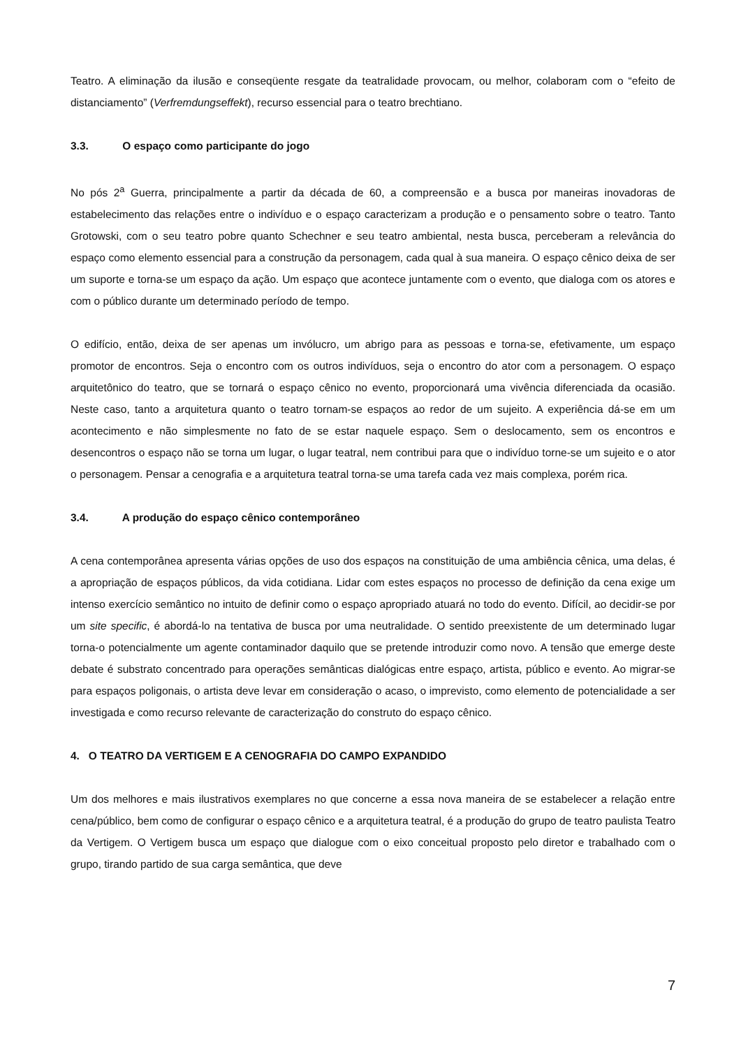Teatro. A eliminação da ilusão e conseqüente resgate da teatralidade provocam, ou melhor, colaboram com o “efeito de distanciamento” (Verfremdungseffekt), recurso essencial para o teatro brechtiano.
3.3. O espaço como participante do jogo
No pós 2<sup>a</sup> Guerra, principalmente a partir da década de 60, a compreensão e a busca por maneiras inovadoras de estabelecimento das relações entre o indivíduo e o espaço caracterizam a produção e o pensamento sobre o teatro. Tanto Grotowski, com o seu teatro pobre quanto Schechner e seu teatro ambiental, nesta busca, perceberam a relevância do espaço como elemento essencial para a construção da personagem, cada qual à sua maneira. O espaço cênico deixa de ser um suporte e torna-se um espaço da ação. Um espaço que acontece juntamente com o evento, que dialoga com os atores e com o público durante um determinado período de tempo.
O edifício, então, deixa de ser apenas um invólucro, um abrigo para as pessoas e torna-se, efetivamente, um espaço promotor de encontros. Seja o encontro com os outros indivíduos, seja o encontro do ator com a personagem. O espaço arquitetônico do teatro, que se tornará o espaço cênico no evento, proporcionará uma vivência diferenciada da ocasião. Neste caso, tanto a arquitetura quanto o teatro tornam-se espaços ao redor de um sujeito. A experiência dá-se em um acontecimento e não simplesmente no fato de se estar naquele espaço. Sem o deslocamento, sem os encontros e desencontros o espaço não se torna um lugar, o lugar teatral, nem contribui para que o indivíduo torne-se um sujeito e o ator o personagem. Pensar a cenografia e a arquitetura teatral torna-se uma tarefa cada vez mais complexa, porém rica.
3.4. A produção do espaço cênico contemporâneo
A cena contemporânea apresenta várias opções de uso dos espaços na constituição de uma ambiência cênica, uma delas, é a apropriação de espaços públicos, da vida cotidiana. Lidar com estes espaços no processo de definição da cena exige um intenso exercício semântico no intuito de definir como o espaço apropriado atuará no todo do evento. Difícil, ao decidir-se por um site specific, é abordá-lo na tentativa de busca por uma neutralidade. O sentido preexistente de um determinado lugar torna-o potencialmente um agente contaminador daquilo que se pretende introduzir como novo. A tensão que emerge deste debate é substrato concentrado para operações semânticas dialógicas entre espaço, artista, público e evento. Ao migrar-se para espaços poligonais, o artista deve levar em consideração o acaso, o imprevisto, como elemento de potencialidade a ser investigada e como recurso relevante de caracterização do construto do espaço cênico.
4. O TEATRO DA VERTIGEM E A CENOGRAFIA DO CAMPO EXPANDIDO
Um dos melhores e mais ilustrativos exemplares no que concerne a essa nova maneira de se estabelecer a relação entre cena/público, bem como de configurar o espaço cênico e a arquitetura teatral, é a produção do grupo de teatro paulista Teatro da Vertigem. O Vertigem busca um espaço que dialogue com o eixo conceitual proposto pelo diretor e trabalhado com o grupo, tirando partido de sua carga semântica, que deve
7